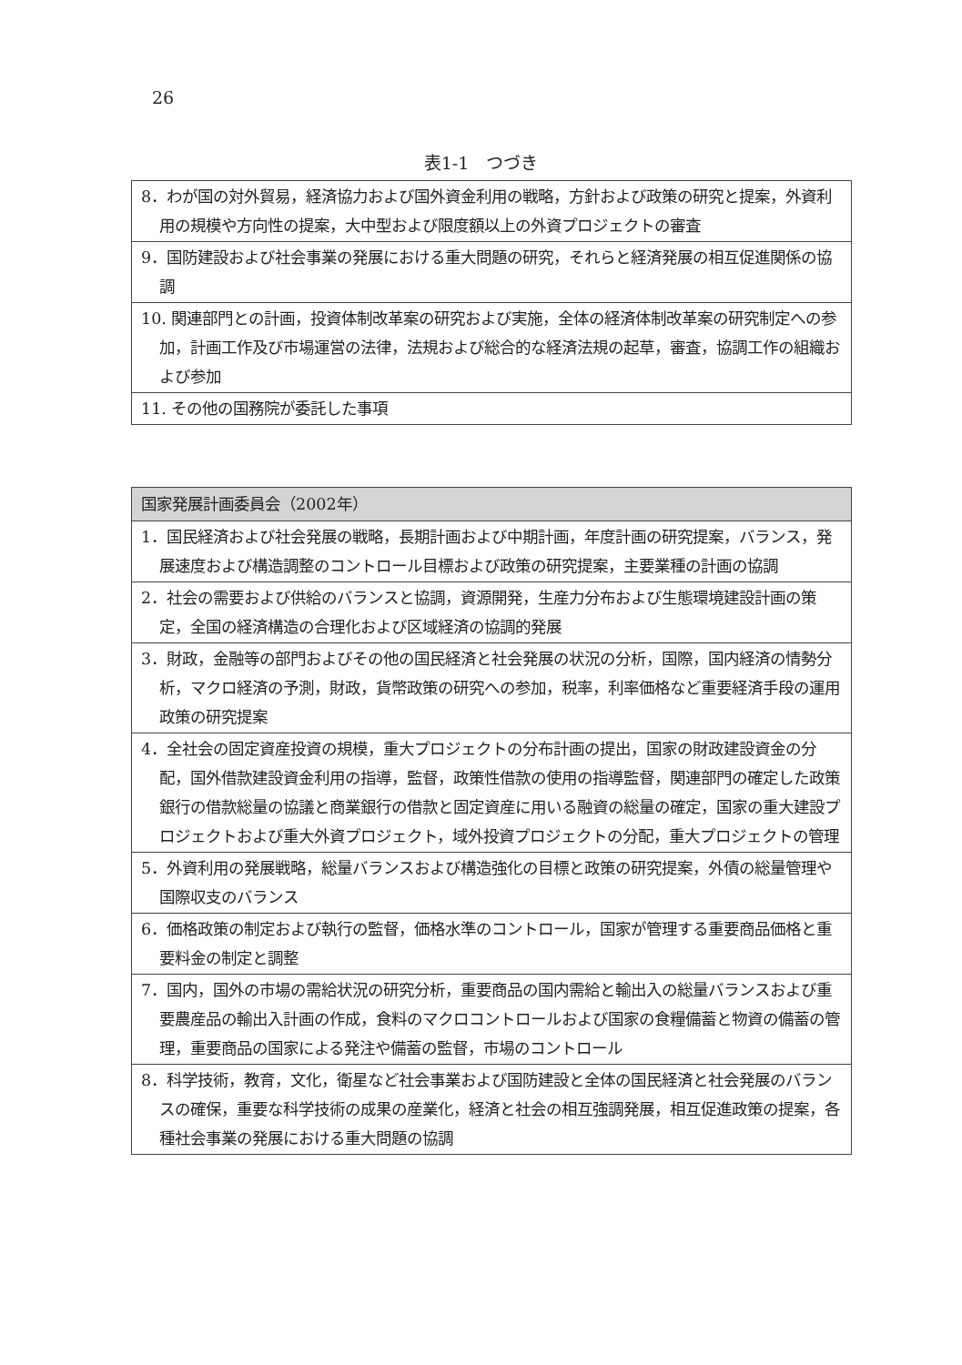26
表1-1　つづき
| 8．わが国の対外貿易，経済協力および国外資金利用の戦略，方針および政策の研究と提案，外資利用の規模や方向性の提案，大中型および限度額以上の外資プロジェクトの審査 |
| 9．国防建設および社会事業の発展における重大問題の研究，それらと経済発展の相互促進関係の協調 |
| 10. 関連部門との計画，投資体制改革案の研究および実施，全体の経済体制改革案の研究制定への参加，計画工作及び市場運営の法律，法規および総合的な経済法規の起草，審査，協調工作の組織および参加 |
| 11. その他の国務院が委託した事項 |
| 国家発展計画委員会（2002年） |
| --- |
| 1．国民経済および社会発展の戦略，長期計画および中期計画，年度計画の研究提案，バランス，発展速度および構造調整のコントロール目標および政策の研究提案，主要業種の計画の協調 |
| 2．社会の需要および供給のバランスと協調，資源開発，生産力分布および生態環境建設計画の策定，全国の経済構造の合理化および区域経済の協調的発展 |
| 3．財政，金融等の部門およびその他の国民経済と社会発展の状況の分析，国際，国内経済の情勢分析，マクロ経済の予測，財政，貨幣政策の研究への参加，税率，利率価格など重要経済手段の運用政策の研究提案 |
| 4．全社会の固定資産投資の規模，重大プロジェクトの分布計画の提出，国家の財政建設資金の分配，国外借款建設資金利用の指導，監督，政策性借款の使用の指導監督，関連部門の確定した政策銀行の借款総量の協議と商業銀行の借款と固定資産に用いる融資の総量の確定，国家の重大建設プロジェクトおよび重大外資プロジェクト，域外投資プロジェクトの分配，重大プロジェクトの管理 |
| 5．外資利用の発展戦略，総量バランスおよび構造強化の目標と政策の研究提案，外債の総量管理や国際収支のバランス |
| 6．価格政策の制定および執行の監督，価格水準のコントロール，国家が管理する重要商品価格と重要料金の制定と調整 |
| 7．国内，国外の市場の需給状況の研究分析，重要商品の国内需給と輸出入の総量バランスおよび重要農産品の輸出入計画の作成，食料のマクロコントロールおよび国家の食糧備蓄と物資の備蓄の管理，重要商品の国家による発注や備蓄の監督，市場のコントロール |
| 8．科学技術，教育，文化，衛星など社会事業および国防建設と全体の国民経済と社会発展のバランスの確保，重要な科学技術の成果の産業化，経済と社会の相互強調発展，相互促進政策の提案，各種社会事業の発展における重大問題の協調 |